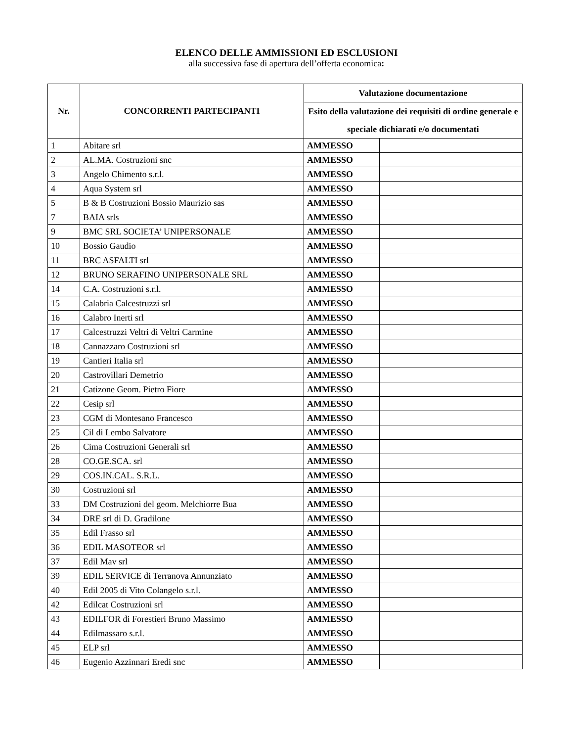ELENCO DELLE AMMISSIONI ED ESCLUSIONI
alla successiva fase di apertura dell’offerta economica:
| Nr. | CONCORRENTI PARTECIPANTI | Valutazione documentazione | |
| --- | --- | --- | --- |
| | | Esito della valutazione dei requisiti di ordine generale e speciale dichiarati e/o documentati | |
| 1 | Abitare srl | AMMESSO | |
| 2 | AL.MA. Costruzioni snc | AMMESSO | |
| 3 | Angelo Chimento s.r.l. | AMMESSO | |
| 4 | Aqua System srl | AMMESSO | |
| 5 | B & B Costruzioni Bossio Maurizio sas | AMMESSO | |
| 7 | BAIA srls | AMMESSO | |
| 9 | BMC SRL SOCIETA’ UNIPERSONALE | AMMESSO | |
| 10 | Bossio Gaudio | AMMESSO | |
| 11 | BRC ASFALTI srl | AMMESSO | |
| 12 | BRUNO SERAFINO UNIPERSONALE SRL | AMMESSO | |
| 14 | C.A. Costruzioni s.r.l. | AMMESSO | |
| 15 | Calabria Calcestruzzi srl | AMMESSO | |
| 16 | Calabro Inerti srl | AMMESSO | |
| 17 | Calcestruzzi Veltri di Veltri Carmine | AMMESSO | |
| 18 | Cannazzaro Costruzioni srl | AMMESSO | |
| 19 | Cantieri Italia srl | AMMESSO | |
| 20 | Castrovillari Demetrio | AMMESSO | |
| 21 | Catizone Geom. Pietro Fiore | AMMESSO | |
| 22 | Cesip srl | AMMESSO | |
| 23 | CGM di Montesano Francesco | AMMESSO | |
| 25 | Cil di Lembo Salvatore | AMMESSO | |
| 26 | Cima Costruzioni Generali srl | AMMESSO | |
| 28 | CO.GE.SCA. srl | AMMESSO | |
| 29 | COS.IN.CAL. S.R.L. | AMMESSO | |
| 30 | Costruzioni srl | AMMESSO | |
| 33 | DM Costruzioni del geom. Melchiorre Bua | AMMESSO | |
| 34 | DRE srl di D. Gradilone | AMMESSO | |
| 35 | Edil Frasso srl | AMMESSO | |
| 36 | EDIL MASOTEOR srl | AMMESSO | |
| 37 | Edil Mav srl | AMMESSO | |
| 39 | EDIL SERVICE di Terranova Annunziato | AMMESSO | |
| 40 | Edil 2005 di Vito Colangelo s.r.l. | AMMESSO | |
| 42 | Edilcat Costruzioni srl | AMMESSO | |
| 43 | EDILFOR di Forestieri Bruno Massimo | AMMESSO | |
| 44 | Edilmassaro s.r.l. | AMMESSO | |
| 45 | ELP srl | AMMESSO | |
| 46 | Eugenio Azzinnari Eredi snc | AMMESSO | |